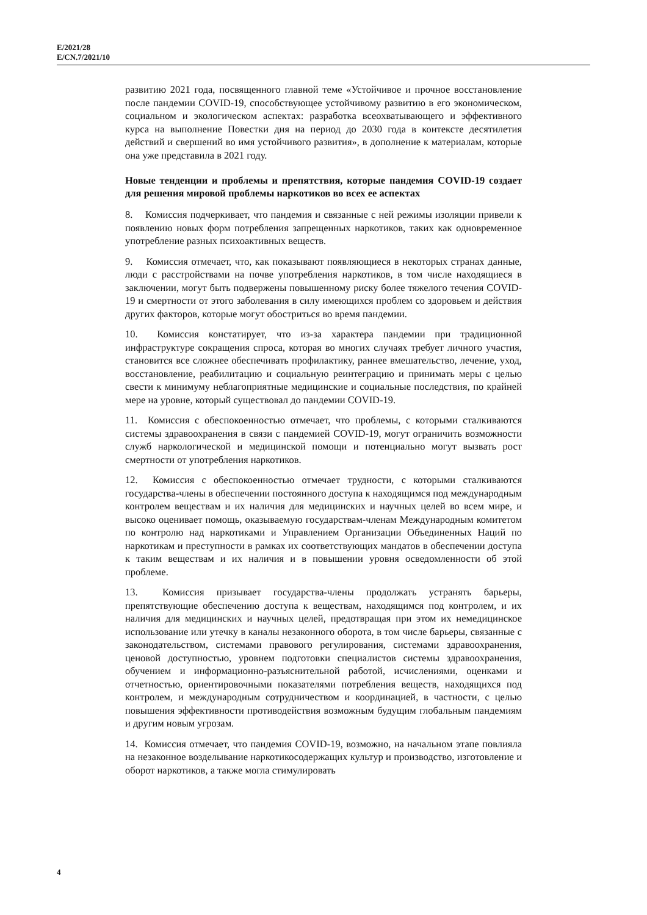E/2021/28
E/CN.7/2021/10
развитию 2021 года, посвященного главной теме «Устойчивое и прочное восстановление после пандемии COVID-19, способствующее устойчивому развитию в его экономическом, социальном и экологическом аспектах: разработка всеохватывающего и эффективного курса на выполнение Повестки дня на период до 2030 года в контексте десятилетия действий и свершений во имя устойчивого развития», в дополнение к материалам, которые она уже представила в 2021 году.
Новые тенденции и проблемы и препятствия, которые пандемия COVID-19 создает для решения мировой проблемы наркотиков во всех ее аспектах
8. Комиссия подчеркивает, что пандемия и связанные с ней режимы изоляции привели к появлению новых форм потребления запрещенных наркотиков, таких как одновременное употребление разных психоактивных веществ.
9. Комиссия отмечает, что, как показывают появляющиеся в некоторых странах данные, люди с расстройствами на почве употребления наркотиков, в том числе находящиеся в заключении, могут быть подвержены повышенному риску более тяжелого течения COVID-19 и смертности от этого заболевания в силу имеющихся проблем со здоровьем и действия других факторов, которые могут обостриться во время пандемии.
10. Комиссия констатирует, что из-за характера пандемии при традиционной инфраструктуре сокращения спроса, которая во многих случаях требует личного участия, становится все сложнее обеспечивать профилактику, раннее вмешательство, лечение, уход, восстановление, реабилитацию и социальную реинтеграцию и принимать меры с целью свести к минимуму неблагоприятные медицинские и социальные последствия, по крайней мере на уровне, который существовал до пандемии COVID-19.
11. Комиссия с обеспокоенностью отмечает, что проблемы, с которыми сталкиваются системы здравоохранения в связи с пандемией COVID-19, могут ограничить возможности служб наркологической и медицинской помощи и потенциально могут вызвать рост смертности от употребления наркотиков.
12. Комиссия с обеспокоенностью отмечает трудности, с которыми сталкиваются государства-члены в обеспечении постоянного доступа к находящимся под международным контролем веществам и их наличия для медицинских и научных целей во всем мире, и высоко оценивает помощь, оказываемую государствам-членам Международным комитетом по контролю над наркотиками и Управлением Организации Объединенных Наций по наркотикам и преступности в рамках их соответствующих мандатов в обеспечении доступа к таким веществам и их наличия и в повышении уровня осведомленности об этой проблеме.
13. Комиссия призывает государства-члены продолжать устранять барьеры, препятствующие обеспечению доступа к веществам, находящимся под контролем, и их наличия для медицинских и научных целей, предотвращая при этом их немедицинское использование или утечку в каналы незаконного оборота, в том числе барьеры, связанные с законодательством, системами правового регулирования, системами здравоохранения, ценовой доступностью, уровнем подготовки специалистов системы здравоохранения, обучением и информационно-разъяснительной работой, исчислениями, оценками и отчетностью, ориентировочными показателями потребления веществ, находящихся под контролем, и международным сотрудничеством и координацией, в частности, с целью повышения эффективности противодействия возможным будущим глобальным пандемиям и другим новым угрозам.
14. Комиссия отмечает, что пандемия COVID-19, возможно, на начальном этапе повлияла на незаконное возделывание наркотикосодержащих культур и производство, изготовление и оборот наркотиков, а также могла стимулировать
4